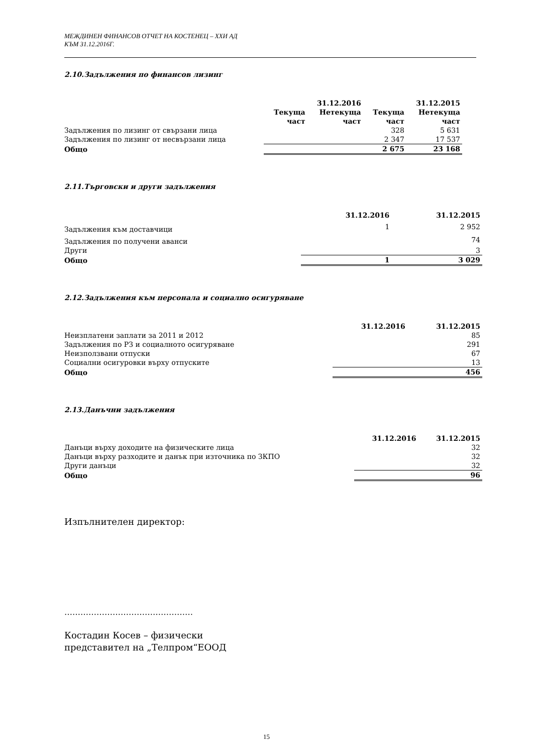МЕЖДИНЕН ФИНАНСОВ ОТЧЕТ НА КОСТЕНЕЦ – ХХИ АД
КЪМ 31.12.2016Г.
2.10.Задължения по финансов лизинг
| | 31.12.2016 | | 31.12.2015 | |
| --- | --- | --- | --- | --- |
| | Текуща част | Нетекуща част | Текуща част | Нетекуща част |
| Задължения по лизинг от свързани лица | | | 328 | 5 631 |
| Задължения по лизинг от несвързани лица | | | 2 347 | 17 537 |
| Общо | | | 2 675 | 23 168 |
2.11.Търговски и други задължения
| | 31.12.2016 | 31.12.2015 |
| --- | --- | --- |
| Задължения към доставчици | 1 | 2 952 |
| Задължения по получени аванси | | 74 |
| Други | | 3 |
| Общо | 1 | 3 029 |
2.12.Задължения към персонала и социално осигуряване
| | 31.12.2016 | 31.12.2015 |
| --- | --- | --- |
| Неизплатени заплати за 2011 и 2012 | | 85 |
| Задължения по РЗ и социалното осигуряване | | 291 |
| Неизползвани отпуски | | 67 |
| Социални осигуровки върху отпуските | | 13 |
| Общо | | 456 |
2.13.Данъчни задължения
| | 31.12.2016 | 31.12.2015 |
| --- | --- | --- |
| Данъци върху доходите на физическите лица | | 32 |
| Данъци върху разходите и данък при източника по ЗКПО | | 32 |
| Други данъци | | 32 |
| Общо | | 96 |
Изпълнителен директор:
…………………………………………
Костадин Косев – физически
представител на „Телпром“ЕООД
15